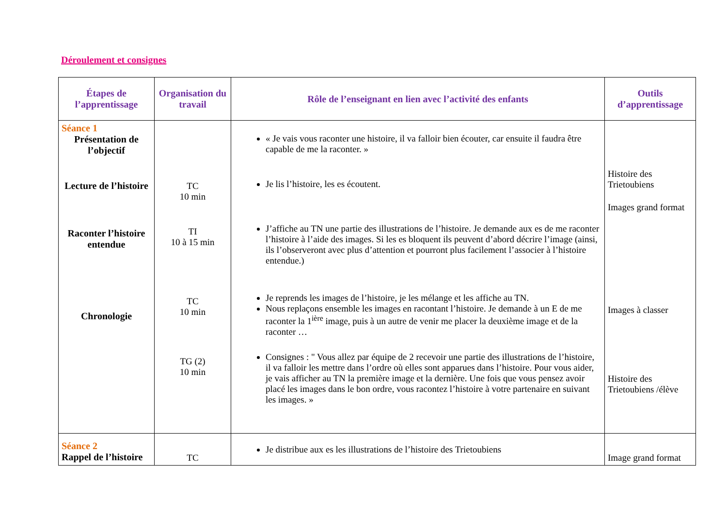Déroulement et consignes
| Étapes de l’apprentissage | Organisation du travail | Rôle de l’enseignant en lien avec l’activité des enfants | Outils d’apprentissage |
| --- | --- | --- | --- |
| Séance 1 Présentation de l’objectif Lecture de l’histoire Raconter l’histoire entendue Chronologie | TC 10 min TI 10 à 15 min TC 10 min TG (2) 10 min | « Je vais vous raconter une histoire, il va falloir bien écouter, car ensuite il faudra être capable de me la raconter. » Je lis l’histoire, les es écoutent. J’affiche au TN une partie des illustrations de l’histoire. Je demande aux es de me raconter l’histoire à l’aide des images. Si les es bloquent ils peuvent d’abord décrire l’image (ainsi, ils l’observeront avec plus d’attention et pourront plus facilement l’associer à l’histoire entendue.) Je reprends les images de l’histoire, je les mélange et les affiche au TN. Nous replaçons ensemble les images en racontant l’histoire. Je demande à un E de me raconter la 1<sup>ière</sup> image, puis à un autre de venir me placer la deuxième image et de la raconter … Consignes : " Vous allez par équipe de 2 recevoir une partie des illustrations de l’histoire, il va falloir les mettre dans l’ordre où elles sont apparues dans l’histoire. Pour vous aider, je vais afficher au TN la première image et la dernière. Une fois que vous pensez avoir placé les images dans le bon ordre, vous racontez l’histoire à votre partenaire en suivant les images. » | Histoire des Trietoubiens Images grand format Images à classer Histoire des Trietoubiens /élève |
| Séance 2 Rappel de l’histoire | TC | Je distribue aux es les illustrations de l’histoire des Trietoubiens | Image grand format |